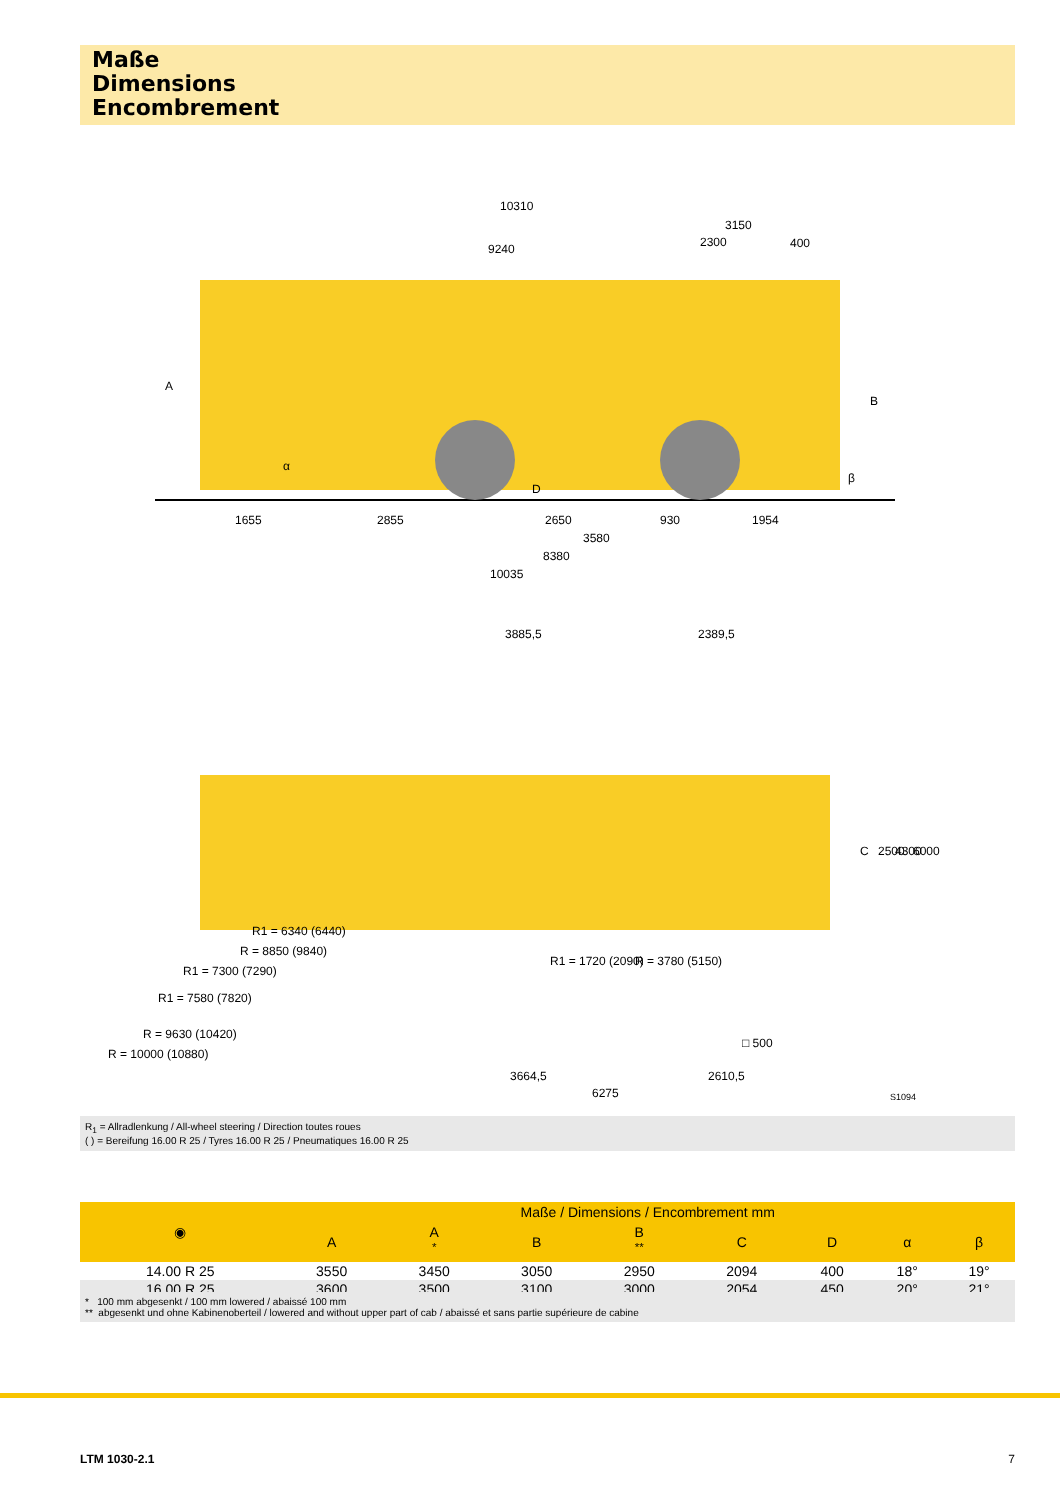Maße
Dimensions
Encombrement
10310
9240
3150
2300
400
1655
2855
2650
930
1954
3580
8380
10035
A
B
D
α
β
3885,5
2389,5
R1 = 6340 (6440)
R = 8850 (9840)
R1 = 7300 (7290)
R1 = 7580 (7820)
R = 9630 (10420)
R = 10000 (10880)
R1 = 1720 (2090)
R = 3780 (5150)
□ 500
C
2500
4300
6000
3664,5
6275
2610,5
S1094
R<sub>1</sub> = Allradlenkung / All-wheel steering / Direction toutes roues
( ) = Bereifung 16.00 R 25 / Tyres 16.00 R 25 / Pneumatiques 16.00 R 25
| ◉ | Maße / Dimensions / Encombrement mm | | | | | | | |
| --- | --- | --- | --- | --- | --- | --- | --- | --- |
| | A | A <sup>*</sup> | B | B <sup>**</sup> | C | D | α | β |
| 14.00 R 25 | 3550 | 3450 | 3050 | 2950 | 2094 | 400 | 18° | 19° |
| 16.00 R 25 | 3600 | 3500 | 3100 | 3000 | 2054 | 450 | 20° | 21° |
* 100 mm abgesenkt / 100 mm lowered / abaissé 100 mm
** abgesenkt und ohne Kabinenoberteil / lowered and without upper part of cab / abaissé et sans partie supérieure de cabine
LTM 1030-2.1 7